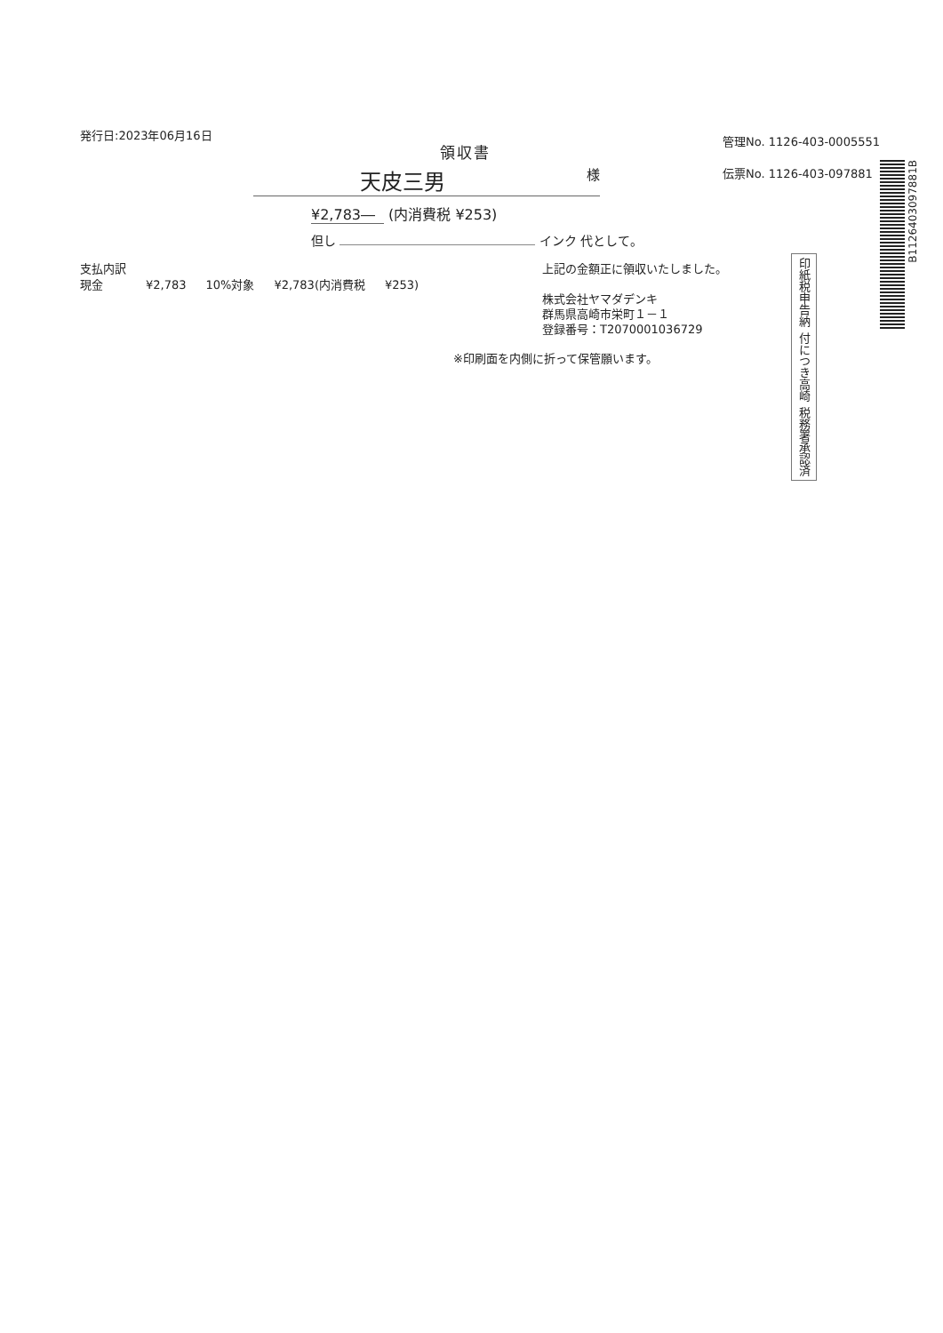発行日:2023年06月16日
管理No. 1126-403-0005551
伝票No. 1126-403-097881
領収書
天皮三男 様
¥2,783― (内消費税 ¥253)
但し インク 代として。
| 支払内訳 | | | | |
| 現金 | ¥2,783 | 10%対象 | ¥2,783(内消費税 | ¥253) |
上記の金額正に領収いたしました。
株式会社ヤマダデンキ
群馬県高崎市栄町１－１
登録番号：T2070001036729
印紙税申告納 付につき高崎 税務署承認済
※印刷面を内側に折って保管願います。
B1126403097881B